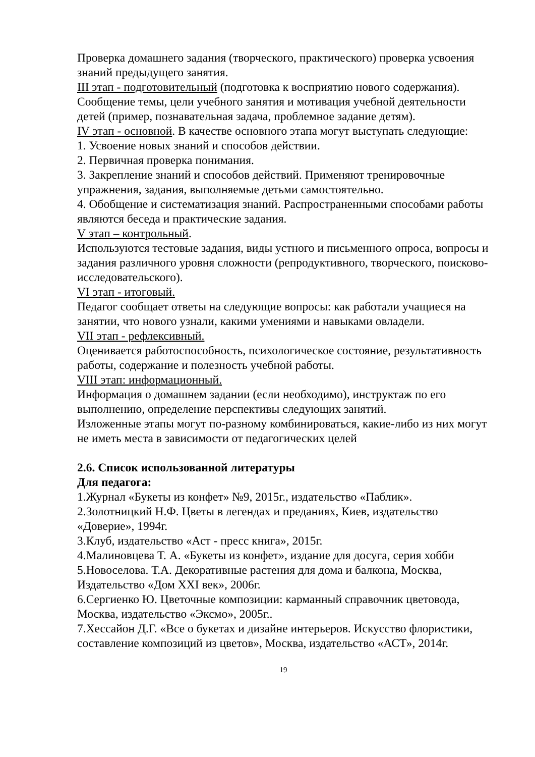Проверка домашнего задания (творческого, практического) проверка усвоения знаний предыдущего занятия.
III этап - подготовительный (подготовка к восприятию нового содержания).
Сообщение темы, цели учебного занятия и мотивация учебной деятельности детей (пример, познавательная задача, проблемное задание детям).
IV этап - основной. В качестве основного этапа могут выступать следующие:
1. Усвоение новых знаний и способов действии.
2. Первичная проверка понимания.
3. Закрепление знаний и способов действий. Применяют тренировочные упражнения, задания, выполняемые детьми самостоятельно.
4. Обобщение и систематизация знаний. Распространенными способами работы являются беседа и практические задания.
V этап – контрольный.
Используются тестовые задания, виды устного и письменного опроса, вопросы и задания различного уровня сложности (репродуктивного, творческого, поисково-исследовательского).
VI этап - итоговый.
Педагог сообщает ответы на следующие вопросы: как работали учащиеся на занятии, что нового узнали, какими умениями и навыками овладели.
VII этап - рефлексивный.
Оценивается работоспособность, психологическое состояние, результативность работы, содержание и полезность учебной работы.
VIII этап: информационный.
Информация о домашнем задании (если необходимо), инструктаж по его выполнению, определение перспективы следующих занятий.
Изложенные этапы могут по-разному комбинироваться, какие-либо из них могут не иметь места в зависимости от педагогических целей
2.6. Список использованной литературы
Для педагога:
1.Журнал «Букеты из конфет» №9, 2015г., издательство «Паблик».
2.Золотницкий Н.Ф. Цветы в легендах и преданиях, Киев, издательство «Доверие», 1994г.
3.Клуб, издательство «Аст - пресс книга», 2015г.
4.Малиновцева Т. А. «Букеты из конфет», издание для досуга, серия хобби
5.Новоселова. Т.А. Декоративные растения для дома и балкона, Москва, Издательство «Дом XXI век», 2006г.
6.Сергиенко Ю. Цветочные композиции: карманный справочник цветовода, Москва, издательство «Эксмо», 2005г..
7.Хессайон Д.Г. «Все о букетах и дизайне интерьеров. Искусство флористики, составление композиций из цветов», Москва, издательство «АСТ», 2014г.
19